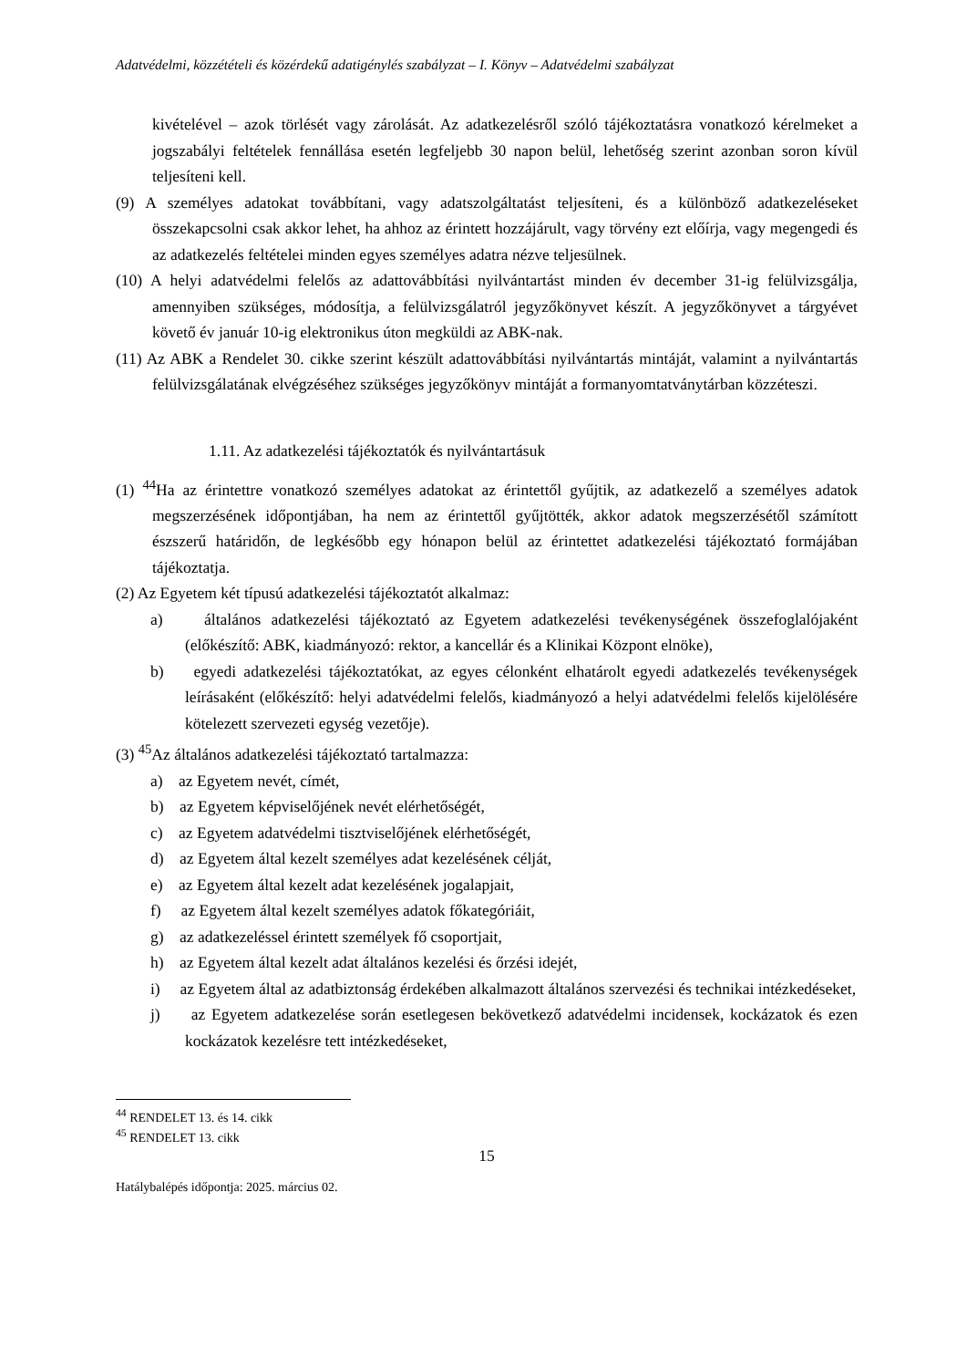Adatvédelmi, közzétételi és közérdekű adatigénylés szabályzat – I. Könyv – Adatvédelmi szabályzat
kivételével – azok törlését vagy zárolását. Az adatkezelésről szóló tájékoztatásra vonatkozó kérelmeket a jogszabályi feltételek fennállása esetén legfeljebb 30 napon belül, lehetőség szerint azonban soron kívül teljesíteni kell.
(9) A személyes adatokat továbbítani, vagy adatszolgáltatást teljesíteni, és a különböző adatkezeléseket összekapcsolni csak akkor lehet, ha ahhoz az érintett hozzájárult, vagy törvény ezt előírja, vagy megengedi és az adatkezelés feltételei minden egyes személyes adatra nézve teljesülnek.
(10) A helyi adatvédelmi felelős az adattovábbítási nyilvántartást minden év december 31-ig felülvizsgálja, amennyiben szükséges, módosítja, a felülvizsgálatról jegyzőkönyvet készít. A jegyzőkönyvet a tárgyévet követő év január 10-ig elektronikus úton megküldi az ABK-nak.
(11) Az ABK a Rendelet 30. cikke szerint készült adattovábbítási nyilvántartás mintáját, valamint a nyilvántartás felülvizsgálatának elvégzéséhez szükséges jegyzőkönyv mintáját a formanyomtatványtárban közzéteszi.
1.11. Az adatkezelési tájékoztatók és nyilvántartásuk
(1) <sup>44</sup>Ha az érintettre vonatkozó személyes adatokat az érintettől gyűjtik, az adatkezelő a személyes adatok megszerzésének időpontjában, ha nem az érintettől gyűjtötték, akkor adatok megszerzésétől számított észszerű határidőn, de legkésőbb egy hónapon belül az érintettet adatkezelési tájékoztató formájában tájékoztatja.
(2) Az Egyetem két típusú adatkezelési tájékoztatót alkalmaz:
a) általános adatkezelési tájékoztató az Egyetem adatkezelési tevékenységének összefoglalójaként (előkészítő: ABK, kiadmányozó: rektor, a kancellár és a Klinikai Központ elnöke),
b) egyedi adatkezelési tájékoztatókat, az egyes célonként elhatárolt egyedi adatkezelés tevékenységek leírásaként (előkészítő: helyi adatvédelmi felelős, kiadmányozó a helyi adatvédelmi felelős kijelölésére kötelezett szervezeti egység vezetője).
(3) <sup>45</sup>Az általános adatkezelési tájékoztató tartalmazza:
a) az Egyetem nevét, címét,
b) az Egyetem képviselőjének nevét elérhetőségét,
c) az Egyetem adatvédelmi tisztviselőjének elérhetőségét,
d) az Egyetem által kezelt személyes adat kezelésének célját,
e) az Egyetem által kezelt adat kezelésének jogalapjait,
f) az Egyetem által kezelt személyes adatok főkategóriáit,
g) az adatkezeléssel érintett személyek fő csoportjait,
h) az Egyetem által kezelt adat általános kezelési és őrzési idejét,
i) az Egyetem által az adatbiztonság érdekében alkalmazott általános szervezési és technikai intézkedéseket,
j) az Egyetem adatkezelése során esetlegesen bekövetkező adatvédelmi incidensek, kockázatok és ezen kockázatok kezelésre tett intézkedéseket,
<sup>44</sup> RENDELET 13. és 14. cikk
<sup>45</sup> RENDELET 13. cikk
15
Hatálybalépés időpontja: 2025. március 02.